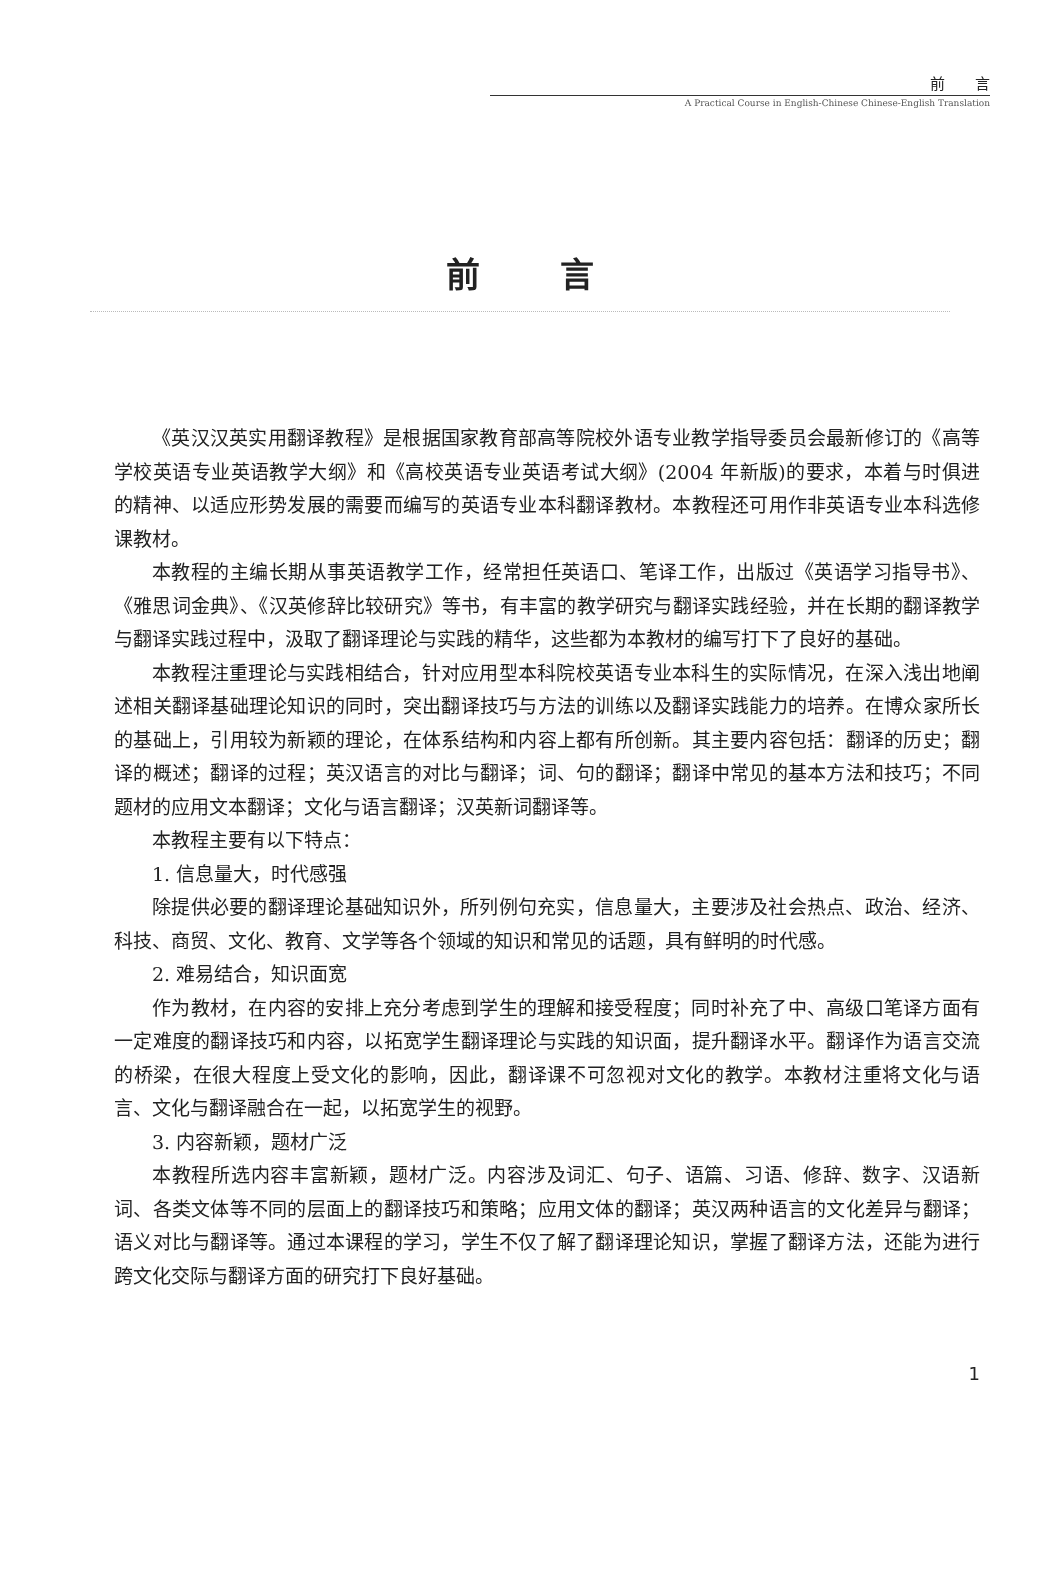前　　言
A Practical Course in English-Chinese Chinese-English Translation
前言
《英汉汉英实用翻译教程》是根据国家教育部高等院校外语专业教学指导委员会最新修订的《高等学校英语专业英语教学大纲》和《高校英语专业英语考试大纲》(2004 年新版)的要求，本着与时俱进的精神、以适应形势发展的需要而编写的英语专业本科翻译教材。本教程还可用作非英语专业本科选修课教材。
本教程的主编长期从事英语教学工作，经常担任英语口、笔译工作，出版过《英语学习指导书》、《雅思词金典》、《汉英修辞比较研究》等书，有丰富的教学研究与翻译实践经验，并在长期的翻译教学与翻译实践过程中，汲取了翻译理论与实践的精华，这些都为本教材的编写打下了良好的基础。
本教程注重理论与实践相结合，针对应用型本科院校英语专业本科生的实际情况，在深入浅出地阐述相关翻译基础理论知识的同时，突出翻译技巧与方法的训练以及翻译实践能力的培养。在博众家所长的基础上，引用较为新颖的理论，在体系结构和内容上都有所创新。其主要内容包括：翻译的历史；翻译的概述；翻译的过程；英汉语言的对比与翻译；词、句的翻译；翻译中常见的基本方法和技巧；不同题材的应用文本翻译；文化与语言翻译；汉英新词翻译等。
本教程主要有以下特点：
1. 信息量大，时代感强
除提供必要的翻译理论基础知识外，所列例句充实，信息量大，主要涉及社会热点、政治、经济、科技、商贸、文化、教育、文学等各个领域的知识和常见的话题，具有鲜明的时代感。
2. 难易结合，知识面宽
作为教材，在内容的安排上充分考虑到学生的理解和接受程度；同时补充了中、高级口笔译方面有一定难度的翻译技巧和内容，以拓宽学生翻译理论与实践的知识面，提升翻译水平。翻译作为语言交流的桥梁，在很大程度上受文化的影响，因此，翻译课不可忽视对文化的教学。本教材注重将文化与语言、文化与翻译融合在一起，以拓宽学生的视野。
3. 内容新颖，题材广泛
本教程所选内容丰富新颖，题材广泛。内容涉及词汇、句子、语篇、习语、修辞、数字、汉语新词、各类文体等不同的层面上的翻译技巧和策略；应用文体的翻译；英汉两种语言的文化差异与翻译；语义对比与翻译等。通过本课程的学习，学生不仅了解了翻译理论知识，掌握了翻译方法，还能为进行跨文化交际与翻译方面的研究打下良好基础。
1